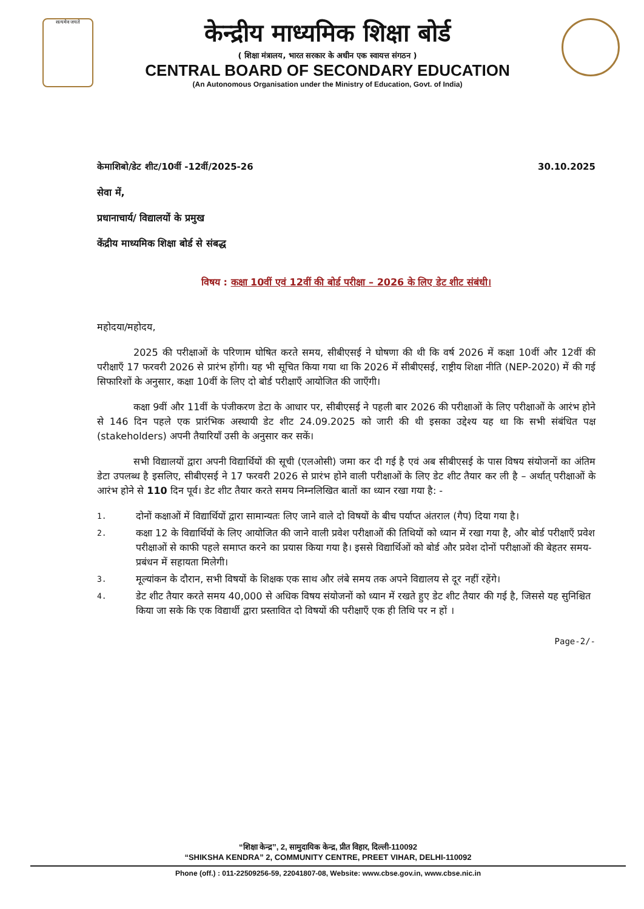सत्यमेव जयते
केन्द्रीय माध्यमिक शिक्षा बोर्ड
( शिक्षा मंत्रालय, भारत सरकार के अधीन एक स्वायत्त संगठन )
CENTRAL BOARD OF SECONDARY EDUCATION
(An Autonomous Organisation under the Ministry of Education, Govt. of India)
केमाशिबो/डेट शीट/10वीं -12वीं/2025-26 30.10.2025
सेवा में,
प्रधानाचार्य/ विद्यालयों के प्रमुख
केंद्रीय माध्यमिक शिक्षा बोर्ड से संबद्ध
विषय : कक्षा 10वीं एवं 12वीं की बोर्ड परीक्षा – 2026 के लिए डेट शीट संबंधी।
महोदया/महोदय,
2025 की परीक्षाओं के परिणाम घोषित करते समय, सीबीएसई ने घोषणा की थी कि वर्ष 2026 में कक्षा 10वीं और 12वीं की परीक्षाएँ 17 फरवरी 2026 से प्रारंभ होंगी। यह भी सूचित किया गया था कि 2026 में सीबीएसई, राष्ट्रीय शिक्षा नीति (NEP-2020) में की गई सिफारिशों के अनुसार, कक्षा 10वीं के लिए दो बोर्ड परीक्षाएँ आयोजित की जाएँगी।
कक्षा 9वीं और 11वीं के पंजीकरण डेटा के आधार पर, सीबीएसई ने पहली बार 2026 की परीक्षाओं के लिए परीक्षाओं के आरंभ होने से 146 दिन पहले एक प्रारंभिक अस्थायी डेट शीट 24.09.2025 को जारी की थी इसका उद्देश्य यह था कि सभी संबंधित पक्ष (stakeholders) अपनी तैयारियाँ उसी के अनुसार कर सकें।
सभी विद्यालयों द्वारा अपनी विद्यार्थियों की सूची (एलओसी) जमा कर दी गई है एवं अब सीबीएसई के पास विषय संयोजनों का अंतिम डेटा उपलब्ध है इसलिए, सीबीएसई ने 17 फरवरी 2026 से प्रारंभ होने वाली परीक्षाओं के लिए डेट शीट तैयार कर ली है – अर्थात् परीक्षाओं के आरंभ होने से 110 दिन पूर्व। डेट शीट तैयार करते समय निम्नलिखित बातों का ध्यान रखा गया है: -
1.
दोनों कक्षाओं में विद्यार्थियों द्वारा सामान्यतः लिए जाने वाले दो विषयों के बीच पर्याप्त अंतराल (गैप) दिया गया है।
2.
कक्षा 12 के विद्यार्थियों के लिए आयोजित की जाने वाली प्रवेश परीक्षाओं की तिथियों को ध्यान में रखा गया है, और बोर्ड परीक्षाएँ प्रवेश परीक्षाओं से काफी पहले समाप्त करने का प्रयास किया गया है। इससे विद्यार्थिओं को बोर्ड और प्रवेश दोनों परीक्षाओं की बेहतर समय-प्रबंधन में सहायता मिलेगी।
3.
मूल्यांकन के दौरान, सभी विषयों के शिक्षक एक साथ और लंबे समय तक अपने विद्यालय से दूर नहीं रहेंगे।
4.
डेट शीट तैयार करते समय 40,000 से अधिक विषय संयोजनों को ध्यान में रखते हुए डेट शीट तैयार की गई है, जिससे यह सुनिश्चित किया जा सके कि एक विद्यार्थी द्वारा प्रस्तावित दो विषयों की परीक्षाएँ एक ही तिथि पर न हों ।
Page-2/-
“शिक्षा केन्द्र”, 2, सामुदायिक केन्द्र, प्रीत विहार, दिल्ली-110092
“SHIKSHA KENDRA” 2, COMMUNITY CENTRE, PREET VIHAR, DELHI-110092
Phone (off.) : 011-22509256-59, 22041807-08, Website: www.cbse.gov.in, www.cbse.nic.in